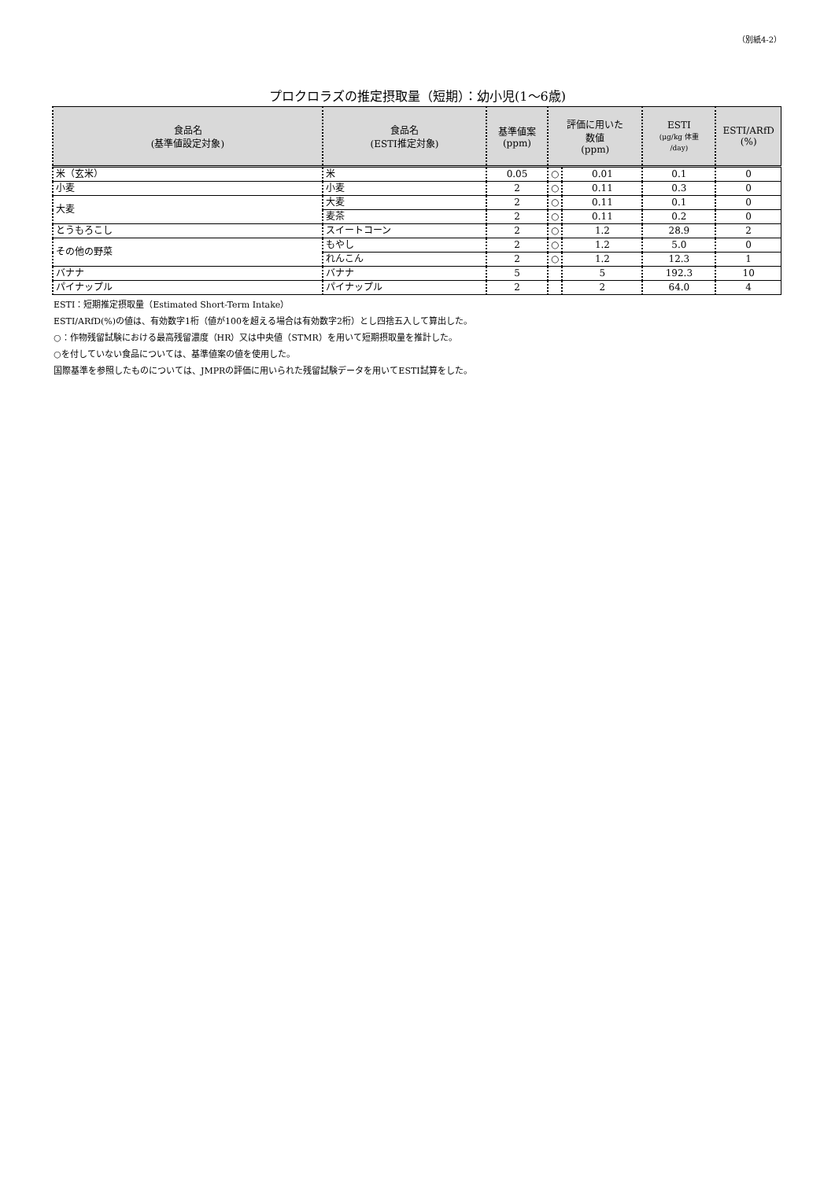（別紙4-2）
プロクロラズの推定摂取量（短期）：幼小児(1～6歳)
| 食品名 (基準値設定対象) | 食品名 (ESTI推定対象) | 基準値案 (ppm) | 評価に用いた 数値 (ppm) | | ESTI (μg/kg 体重 /day) | ESTI/ARfD (%) |
| --- | --- | --- | --- | --- | --- | --- |
| 米（玄米） | 米 | 0.05 | ○ | 0.01 | 0.1 | 0 |
| 小麦 | 小麦 | 2 | ○ | 0.11 | 0.3 | 0 |
| 大麦 | 大麦 | 2 | ○ | 0.11 | 0.1 | 0 |
| | 麦茶 | 2 | ○ | 0.11 | 0.2 | 0 |
| とうもろこし | スイートコーン | 2 | ○ | 1.2 | 28.9 | 2 |
| その他の野菜 | もやし | 2 | ○ | 1.2 | 5.0 | 0 |
| | れんこん | 2 | ○ | 1.2 | 12.3 | 1 |
| バナナ | バナナ | 5 | | 5 | 192.3 | 10 |
| パイナップル | パイナップル | 2 | | 2 | 64.0 | 4 |
ESTI：短期推定摂取量（Estimated Short-Term Intake）
ESTI/ARfD(%)の値は、有効数字1桁（値が100を超える場合は有効数字2桁）とし四捨五入して算出した。
○：作物残留試験における最高残留濃度（HR）又は中央値（STMR）を用いて短期摂取量を推計した。
○を付していない食品については、基準値案の値を使用した。
国際基準を参照したものについては、JMPRの評価に用いられた残留試験データを用いてESTI試算をした。